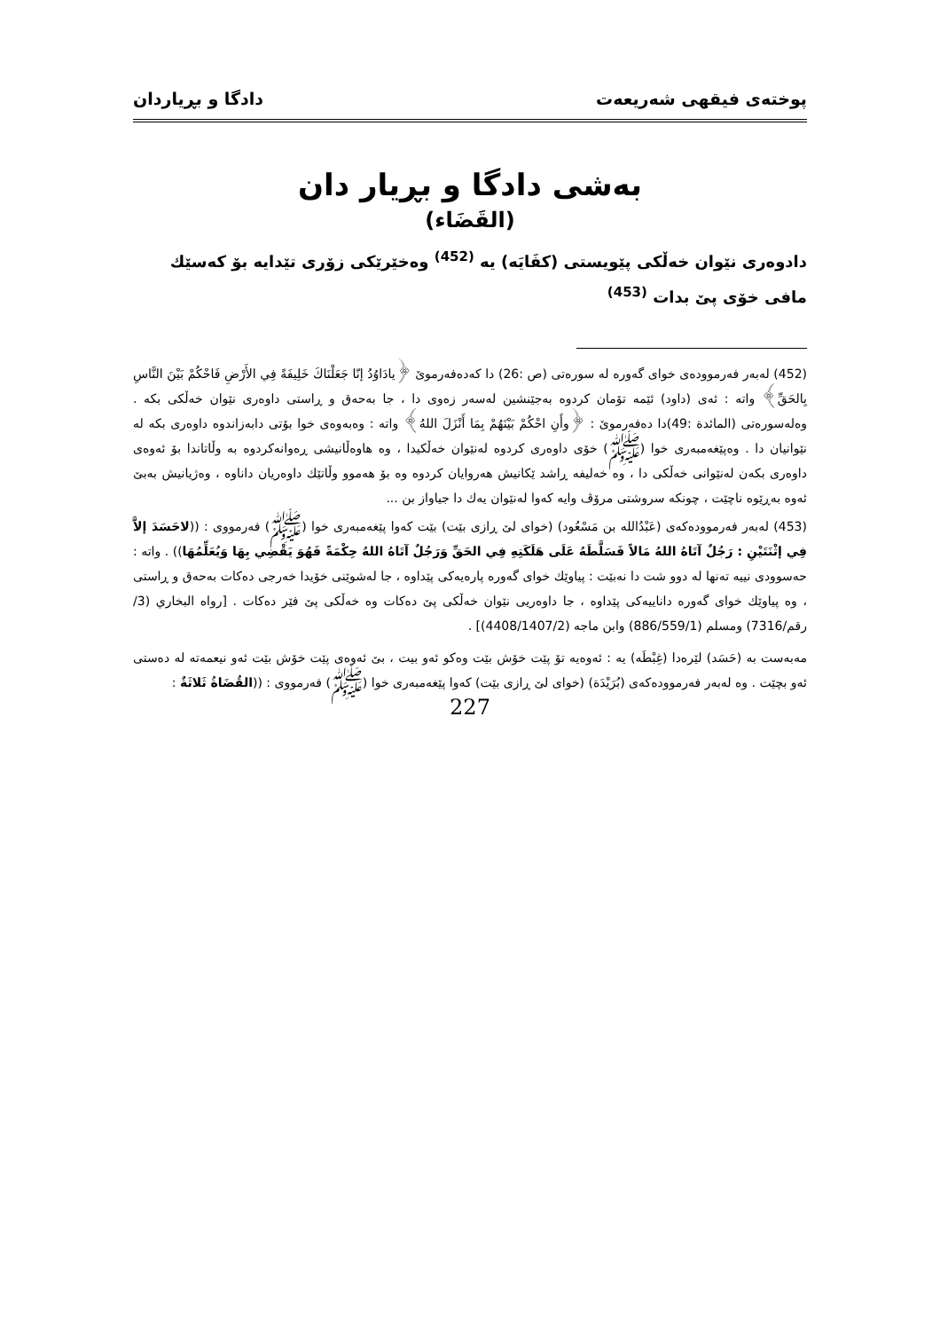پوختەی فیقهی شەریعەت دادگا و بڕیاردان
بەشی دادگا و بڕیار دان
(القَضَاء)
دادوەری نێوان خەڵکی پێویستی (كفَايَه) یە <sup>(452)</sup> وەخێرێكی زۆری تێدایە بۆ کەسێك مافی خۆی پێ بدات <sup>(453)</sup>
(452) لەبەر فەرموودەی خوای گەورە لە سورەتی (ص :26) دا کەدەفەرموێ ﴿يادَاوُدُ إنّا جَعَلْنَاكَ خَلِيفَةً فِي الأَرْضِ فَاحْكُمْ بَيْنَ النَّاسِ بِالحَقِّ﴾ واتە : ئەی (داود) ئێمە تۆمان کردوە بەجێنشین لەسەر زەوی دا ، جا بەحەق و ڕاستی داوەری نێوان خەڵکی بکە . وەلەسورەتی (المائدة :49)دا دەفەرموێ : ﴿وأَنِ احْكُمْ بَيْنَهُمْ بِمَا أَنْزَلَ اللهُ﴾ واتە : وەبەوەی خوا بۆتی دابەزاندوە داوەری بکە لە نێوانیان دا . وەپێغەمبەری خوا (ﷺ) خۆی داوەری کردوە لەنێوان خەڵکیدا ، وە هاوەڵانیشی ڕەوانەکردوە بە وڵاتاندا بۆ ئەوەی داوەری بکەن لەنێوانی خەڵکی دا ، وە خەلیفە ڕاشد ێکانیش هەروایان کردوە وە بۆ هەموو وڵاتێك داوەریان داناوە ، وەژیانیش بەبێ ئەوە بەڕێوە ناچێت ، چونکە سروشتی مرۆڤ وایە کەوا لەنێوان یەك دا جیاواز بن ...
(453) لەبەر فەرموودەکەی (عَبْدُالله بن مَسْعُود) (خوای لێ ڕازی بێت) بێت کەوا پێغەمبەری خوا (ﷺ) فەرمووی : ((لاحَسَدَ إلاَّ فِي إثْنَتَيْنِ : رَجُلٌ آتَاهُ اللهُ مَالاً فَسَلَّطَهُ عَلَى هَلَكَتِهِ فِي الحَقِّ وَرَجُلٌ آتَاهُ اللهُ حِكْمَةً فَهُوَ يَقْضِي بِهَا وَيُعَلِّمُهَا)) . واتە : حەسوودی نییە تەنها لە دوو شت دا نەبێت : پیاوێك خوای گەورە پارەیەکی پێداوە ، جا لەشوێنی خۆیدا خەرجی دەکات بەحەق و ڕاستی ، وە پیاوێك خوای گەورە داناییەکی پێداوە ، جا داوەریی نێوان خەڵکی پێ دەکات وە خەڵکی پێ فێر دەکات . [رواه البخاري (3/رقم/7316) ومسلم (886/559/1) وابن ماجه (4408/1407/2)] .
مەبەست بە (حَسَد) لێرەدا (غِبْطَه) یە : ئەوەیە تۆ پێت خۆش بێت وەکو ئەو بیت ، بێ ئەوەی پێت خۆش بێت ئەو نیعمەتە لە دەستی ئەو بچێت . وە لەبەر فەرموودەکەی (بُرَيْدَة) (خوای لێ ڕازی بێت) کەوا پێغەمبەری خوا (ﷺ) فەرمووی : ((القُضَاةُ ثَلاثَةٌ :
227